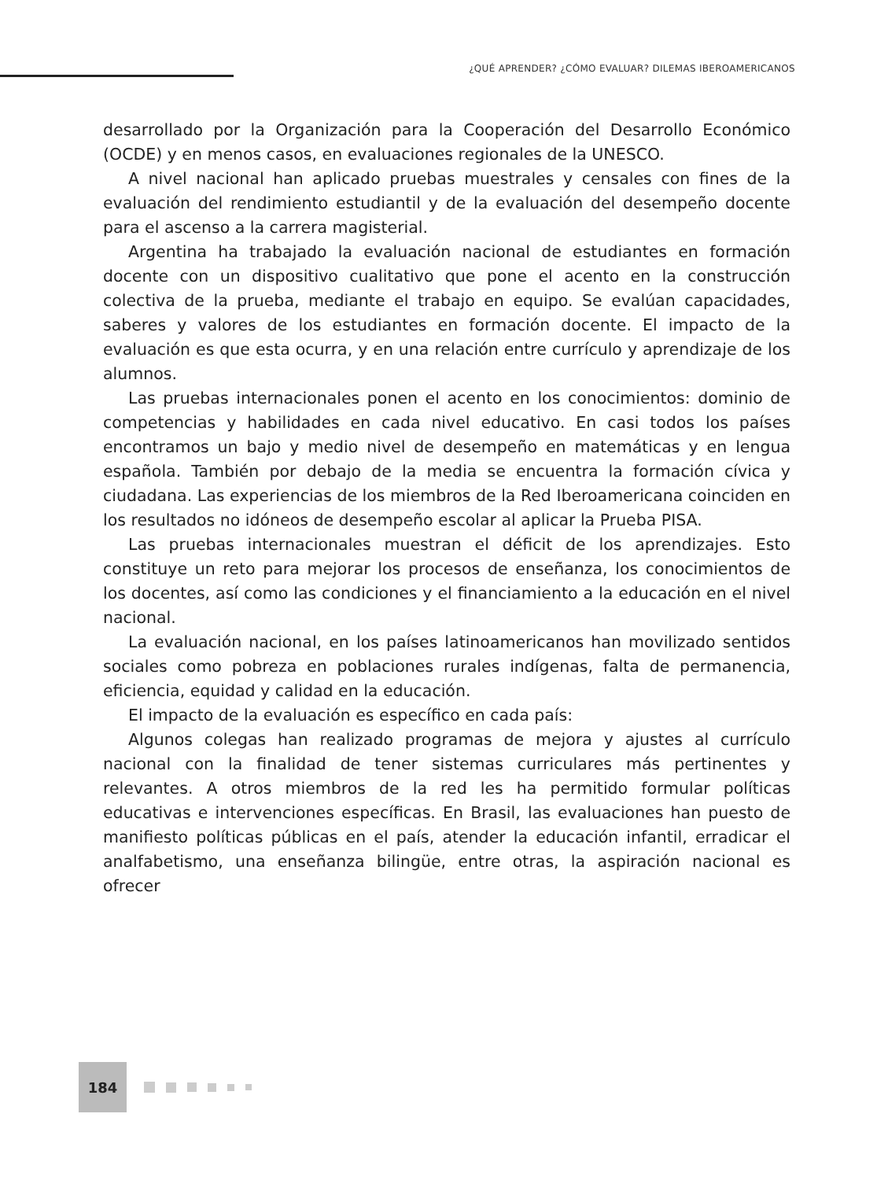¿QUÉ APRENDER? ¿CÓMO EVALUAR? DILEMAS IBEROAMERICANOS
desarrollado por la Organización para la Cooperación del Desarrollo Económico (OCDE) y en menos casos, en evaluaciones regionales de la UNESCO.
A nivel nacional han aplicado pruebas muestrales y censales con fines de la evaluación del rendimiento estudiantil y de la evaluación del desempeño docente para el ascenso a la carrera magisterial.
Argentina ha trabajado la evaluación nacional de estudiantes en formación docente con un dispositivo cualitativo que pone el acento en la construcción colectiva de la prueba, mediante el trabajo en equipo. Se evalúan capacidades, saberes y valores de los estudiantes en formación docente. El impacto de la evaluación es que esta ocurra, y en una relación entre currículo y aprendizaje de los alumnos.
Las pruebas internacionales ponen el acento en los conocimientos: dominio de competencias y habilidades en cada nivel educativo. En casi todos los países encontramos un bajo y medio nivel de desempeño en matemáticas y en lengua española. También por debajo de la media se encuentra la formación cívica y ciudadana. Las experiencias de los miembros de la Red Iberoamericana coinciden en los resultados no idóneos de desempeño escolar al aplicar la Prueba PISA.
Las pruebas internacionales muestran el déficit de los aprendizajes. Esto constituye un reto para mejorar los procesos de enseñanza, los conocimientos de los docentes, así como las condiciones y el financiamiento a la educación en el nivel nacional.
La evaluación nacional, en los países latinoamericanos han movilizado sentidos sociales como pobreza en poblaciones rurales indígenas, falta de permanencia, eficiencia, equidad y calidad en la educación.
El impacto de la evaluación es específico en cada país:
Algunos colegas han realizado programas de mejora y ajustes al currículo nacional con la finalidad de tener sistemas curriculares más pertinentes y relevantes. A otros miembros de la red les ha permitido formular políticas educativas e intervenciones específicas. En Brasil, las evaluaciones han puesto de manifiesto políticas públicas en el país, atender la educación infantil, erradicar el analfabetismo, una enseñanza bilingüe, entre otras, la aspiración nacional es ofrecer
184